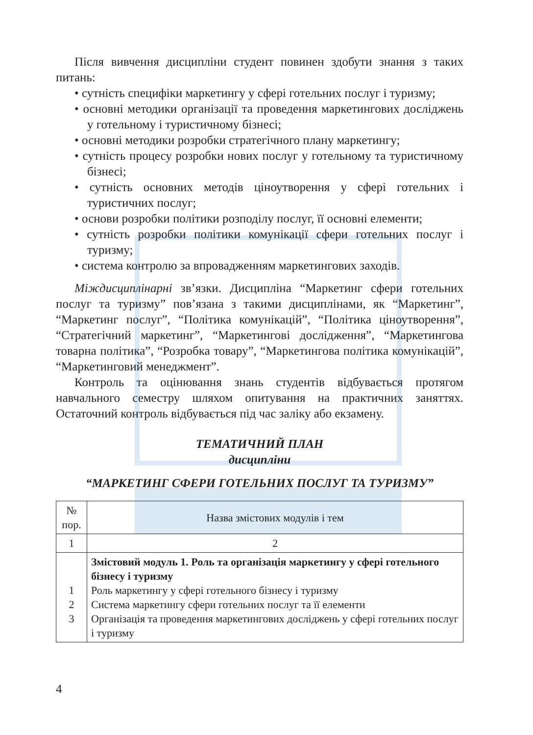Після вивчення дисципліни студент повинен здобути знання з таких питань:
• сутність специфіки маркетингу у сфері готельних послуг і туризму;
• основні методики організації та проведення маркетингових досліджень у готельному і туристичному бізнесі;
• основні методики розробки стратегічного плану маркетингу;
• сутність процесу розробки нових послуг у готельному та туристичному бізнесі;
• сутність основних методів ціноутворення у сфері готельних і туристичних послуг;
• основи розробки політики розподілу послуг, її основні елементи;
• сутність розробки політики комунікації сфери готельних послуг і туризму;
• система контролю за впровадженням маркетингових заходів.
Міждисциплінарні зв’язки. Дисципліна “Маркетинг сфери готельних послуг та туризму” пов’язана з такими дисциплінами, як “Маркетинг”, “Маркетинг послуг”, “Політика комунікацій”, “Політика ціноутворення”, “Стратегічний маркетинг”, “Маркетингові дослідження”, “Маркетингова товарна політика”, “Розробка товару”, “Маркетингова політика комунікацій”, “Маркетинговий менеджмент”.
Контроль та оцінювання знань студентів відбувається протягом навчального семестру шляхом опитування на практичних заняттях. Остаточний контроль відбувається під час заліку або екзамену.
ТЕМАТИЧНИЙ ПЛАН
дисципліни
“МАРКЕТИНГ СФЕРИ ГОТЕЛЬНИХ ПОСЛУГ ТА ТУРИЗМУ”
| № пор. | Назва змістових модулів і тем |
| 1 | 2 |
| 1 2 3 | Змістовий модуль 1. Роль та організація маркетингу у сфері готельного бізнесу і туризму Роль маркетингу у сфері готельного бізнесу і туризму Система маркетингу сфери готельних послуг та її елементи Організація та проведення маркетингових досліджень у сфері готельних послуг і туризму |
4